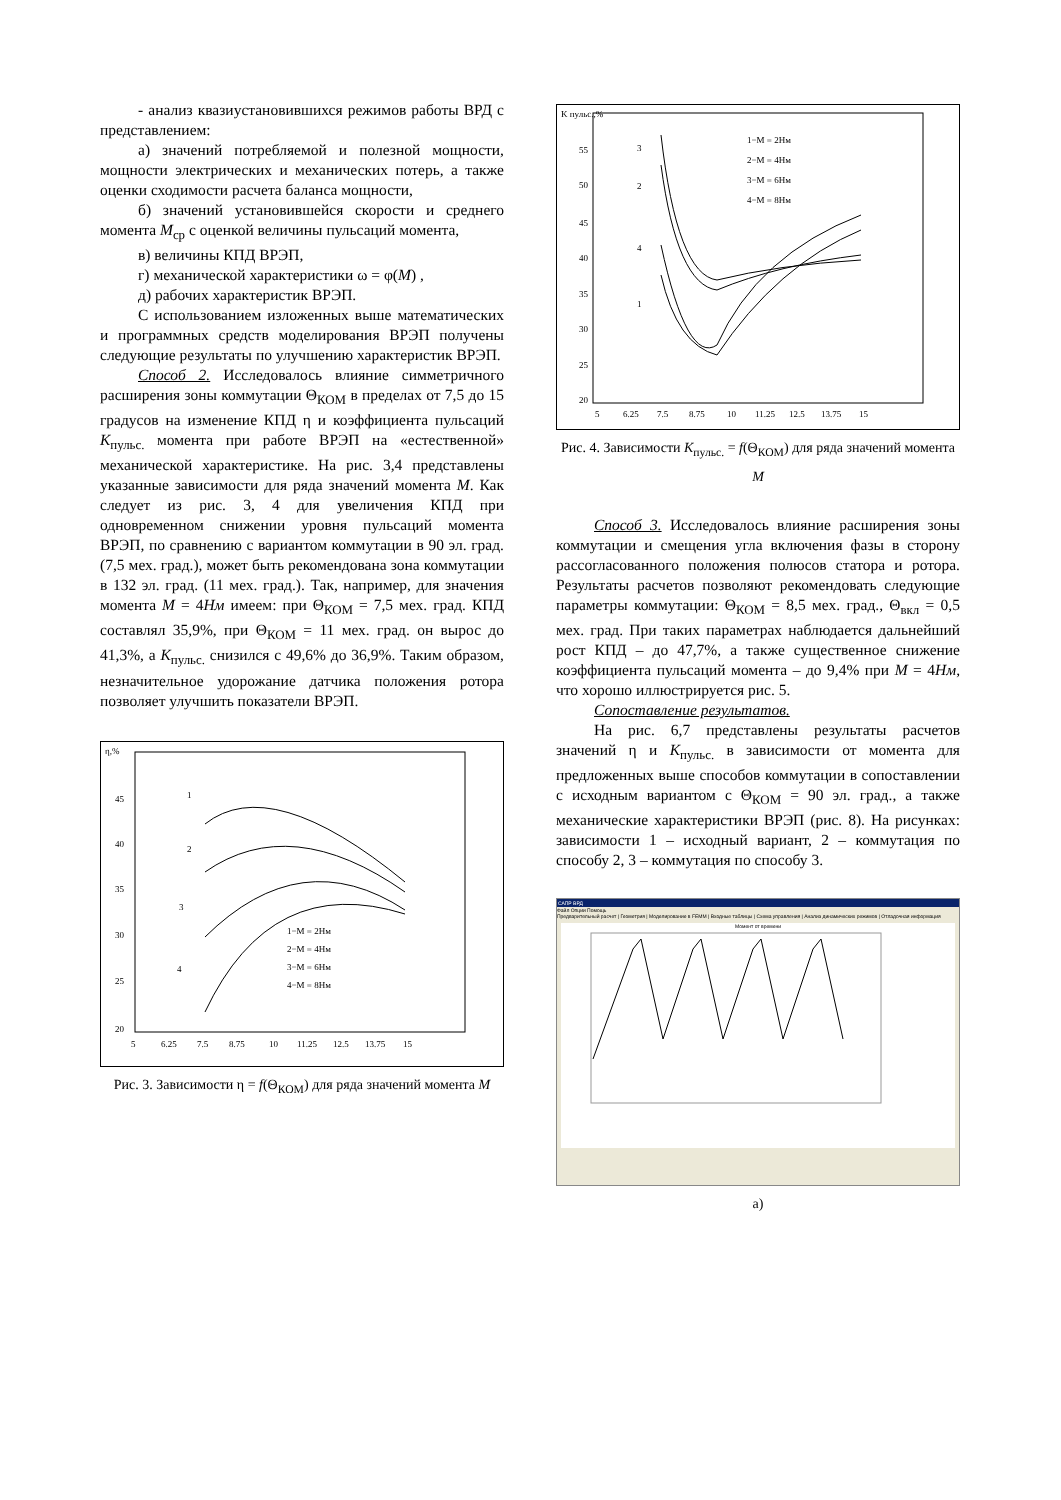- анализ квазиустановившихся режимов работы ВРД с представлением:
а) значений потребляемой и полезной мощности, мощности электрических и механических потерь, а также оценки сходимости расчета баланса мощности,
б) значений установившейся скорости и среднего момента M<sub>ср</sub> с оценкой величины пульсаций момента,
в) величины КПД ВРЭП,
г) механической характеристики ω = φ(M) ,
д) рабочих характеристик ВРЭП.
С использованием изложенных выше математических и программных средств моделирования ВРЭП получены следующие результаты по улучшению характеристик ВРЭП.
Способ 2. Исследовалось влияние симметричного расширения зоны коммутации Θ<sub>КОМ</sub> в пределах от 7,5 до 15 градусов на изменение КПД η и коэффициента пульсаций K<sub>пульс.</sub> момента при работе ВРЭП на «естественной» механической характеристике. На рис. 3,4 представлены указанные зависимости для ряда значений момента M. Как следует из рис. 3, 4 для увеличения КПД при одновременном снижении уровня пульсаций момента ВРЭП, по сравнению с вариантом коммутации в 90 эл. град. (7,5 мех. град.), может быть рекомендована зона коммутации в 132 эл. град. (11 мех. град.). Так, например, для значения момента M = 4Нм имеем: при Θ<sub>КОМ</sub> = 7,5 мех. град. КПД составлял 35,9%, при Θ<sub>КОМ</sub> = 11 мех. град. он вырос до 41,3%, а K<sub>пульс.</sub> снизился с 49,6% до 36,9%. Таким образом, незначительное удорожание датчика положения ротора позволяет улучшить показатели ВРЭП.
η,%
45
40
35
30
25
20
5
6.25
7.5
8.75
10
11.25
12.5
13.75
15
1
2
3
4
1−M = 2Нм
2−M = 4Нм
3−M = 6Нм
4−M = 8Нм
Рис. 3. Зависимости η = f(Θ<sub>КОМ</sub>) для ряда значений момента M
K пульс.,%
55
50
45
40
35
30
25
20
5
6.25
7.5
8.75
10
11.25
12.5
13.75
15
3
2
4
1
1−M = 2Нм
2−M = 4Нм
3−M = 6Нм
4−M = 8Нм
Рис. 4. Зависимости K<sub>пульс.</sub> = f(Θ<sub>КОМ</sub>) для ряда значений момента M
Способ 3. Исследовалось влияние расширения зоны коммутации и смещения угла включения фазы в сторону рассогласованного положения полюсов статора и ротора. Результаты расчетов позволяют рекомендовать следующие параметры коммутации: Θ<sub>КОМ</sub> = 8,5 мех. град., Θ<sub>вкл</sub> = 0,5 мех. град. При таких параметрах наблюдается дальнейший рост КПД – до 47,7%, а также существенное снижение коэффициента пульсаций момента – до 9,4% при M = 4Нм, что хорошо иллюстрируется рис. 5.
Сопоставление результатов.
На рис. 6,7 представлены результаты расчетов значений η и K<sub>пульс.</sub> в зависимости от момента для предложенных выше способов коммутации в сопоставлении с исходным вариантом с Θ<sub>КОМ</sub> = 90 эл. град., а также механические характеристики ВРЭП (рис. 8). На рисунках: зависимости 1 – исходный вариант, 2 – коммутация по способу 2, 3 – коммутация по способу 3.
САПР ВРД
Файл Опции Помощь
Предварительный расчет | Геометрия | Моделирование в FEMM | Входные таблицы | Схема управления | Анализ динамических режимов | Отладочная информация
Момент от времени
а)